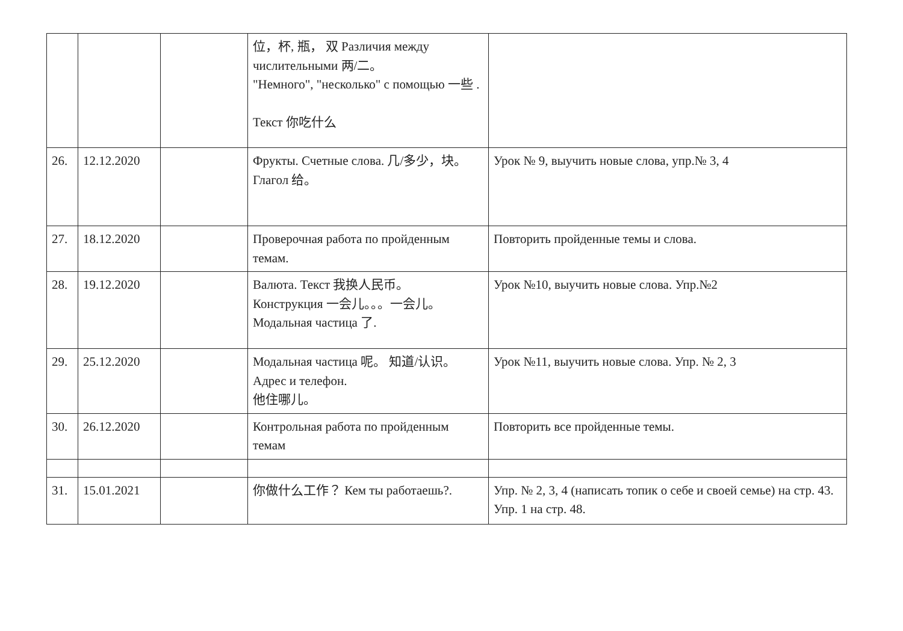| | | | 位，杯, 瓶， 双 Различия между числительными 两/二。 "Немного", "несколько" с помощью 一些 . Текст 你吃什么 | |
| 26. | 12.12.2020 | | Фрукты. Счетные слова. 几/多少，块。 Глагол 给。 | Урок № 9, выучить новые слова, упр.№ 3, 4 |
| 27. | 18.12.2020 | | Проверочная работа по пройденным темам. | Повторить пройденные темы и слова. |
| 28. | 19.12.2020 | | Валюта. Текст 我换人民币。 Конструкция 一会儿。。。一会儿。Модальная частица 了. | Урок №10, выучить новые слова. Упр.№2 |
| 29. | 25.12.2020 | | Модальная частица 呢。 知道/认识。Адрес и телефон. 他住哪儿。 | Урок №11, выучить новые слова. Упр. № 2, 3 |
| 30. | 26.12.2020 | | Контрольная работа по пройденным темам | Повторить все пройденные темы. |
| 31. | 15.01.2021 | | 你做什么工作？ Кем ты работаешь?. | Упр. № 2, 3, 4 (написать топик о себе и своей семье) на стр. 43. Упр. 1 на стр. 48. |